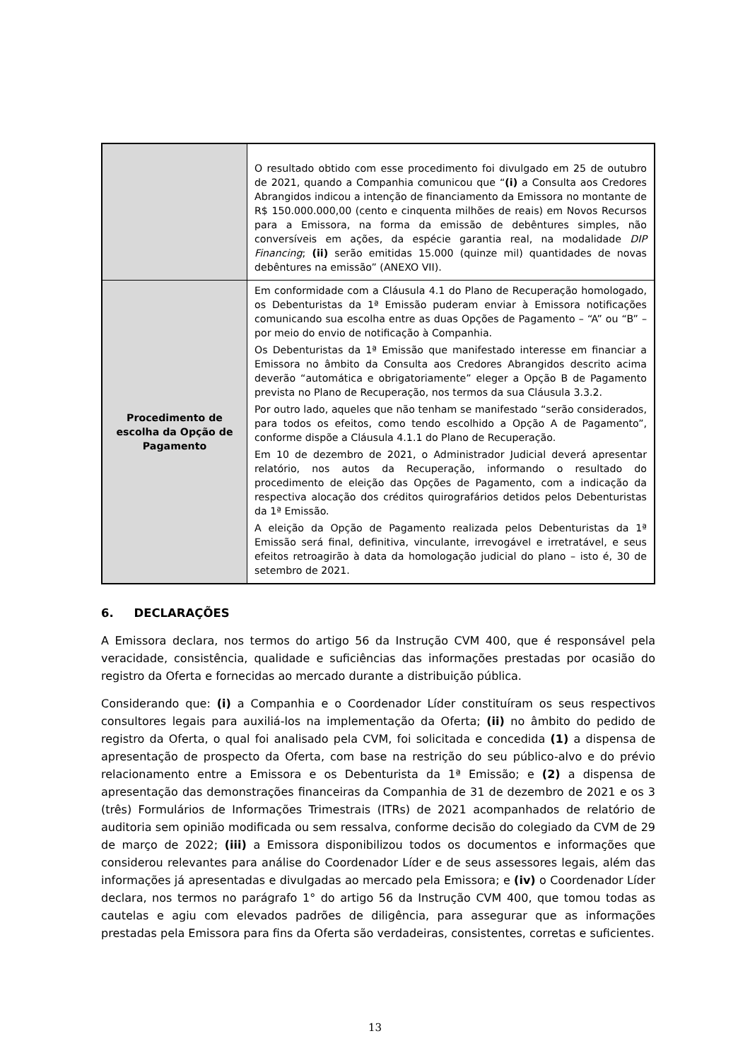| | O resultado obtido com esse procedimento foi divulgado em 25 de outubro de 2021, quando a Companhia comunicou que “ (i) a Consulta aos Credores Abrangidos indicou a intenção de financiamento da Emissora no montante de R$ 150.000.000,00 (cento e cinquenta milhões de reais) em Novos Recursos para a Emissora, na forma da emissão de debêntures simples, não conversíveis em ações, da espécie garantia real, na modalidade DIP Financing ; (ii) serão emitidas 15.000 (quinze mil) quantidades de novas debêntures na emissão” (ANEXO VII). |
| Procedimento de escolha da Opção de Pagamento | Em conformidade com a Cláusula 4.1 do Plano de Recuperação homologado, os Debenturistas da 1ª Emissão puderam enviar à Emissora notificações comunicando sua escolha entre as duas Opções de Pagamento – “A” ou “B” – por meio do envio de notificação à Companhia. Os Debenturistas da 1ª Emissão que manifestado interesse em financiar a Emissora no âmbito da Consulta aos Credores Abrangidos descrito acima deverão “automática e obrigatoriamente” eleger a Opção B de Pagamento prevista no Plano de Recuperação, nos termos da sua Cláusula 3.3.2. Por outro lado, aqueles que não tenham se manifestado “serão considerados, para todos os efeitos, como tendo escolhido a Opção A de Pagamento”, conforme dispõe a Cláusula 4.1.1 do Plano de Recuperação. Em 10 de dezembro de 2021, o Administrador Judicial deverá apresentar relatório, nos autos da Recuperação, informando o resultado do procedimento de eleição das Opções de Pagamento, com a indicação da respectiva alocação dos créditos quirografários detidos pelos Debenturistas da 1ª Emissão. A eleição da Opção de Pagamento realizada pelos Debenturistas da 1ª Emissão será final, definitiva, vinculante, irrevogável e irretratável, e seus efeitos retroagirão à data da homologação judicial do plano – isto é, 30 de setembro de 2021. |
6. DECLARAÇÕES
A Emissora declara, nos termos do artigo 56 da Instrução CVM 400, que é responsável pela veracidade, consistência, qualidade e suficiências das informações prestadas por ocasião do registro da Oferta e fornecidas ao mercado durante a distribuição pública.
Considerando que: (i) a Companhia e o Coordenador Líder constituíram os seus respectivos consultores legais para auxiliá-los na implementação da Oferta; (ii) no âmbito do pedido de registro da Oferta, o qual foi analisado pela CVM, foi solicitada e concedida (1) a dispensa de apresentação de prospecto da Oferta, com base na restrição do seu público-alvo e do prévio relacionamento entre a Emissora e os Debenturista da 1ª Emissão; e (2) a dispensa de apresentação das demonstrações financeiras da Companhia de 31 de dezembro de 2021 e os 3 (três) Formulários de Informações Trimestrais (ITRs) de 2021 acompanhados de relatório de auditoria sem opinião modificada ou sem ressalva, conforme decisão do colegiado da CVM de 29 de março de 2022; (iii) a Emissora disponibilizou todos os documentos e informações que considerou relevantes para análise do Coordenador Líder e de seus assessores legais, além das informações já apresentadas e divulgadas ao mercado pela Emissora; e (iv) o Coordenador Líder declara, nos termos no parágrafo 1° do artigo 56 da Instrução CVM 400, que tomou todas as cautelas e agiu com elevados padrões de diligência, para assegurar que as informações prestadas pela Emissora para fins da Oferta são verdadeiras, consistentes, corretas e suficientes.
13